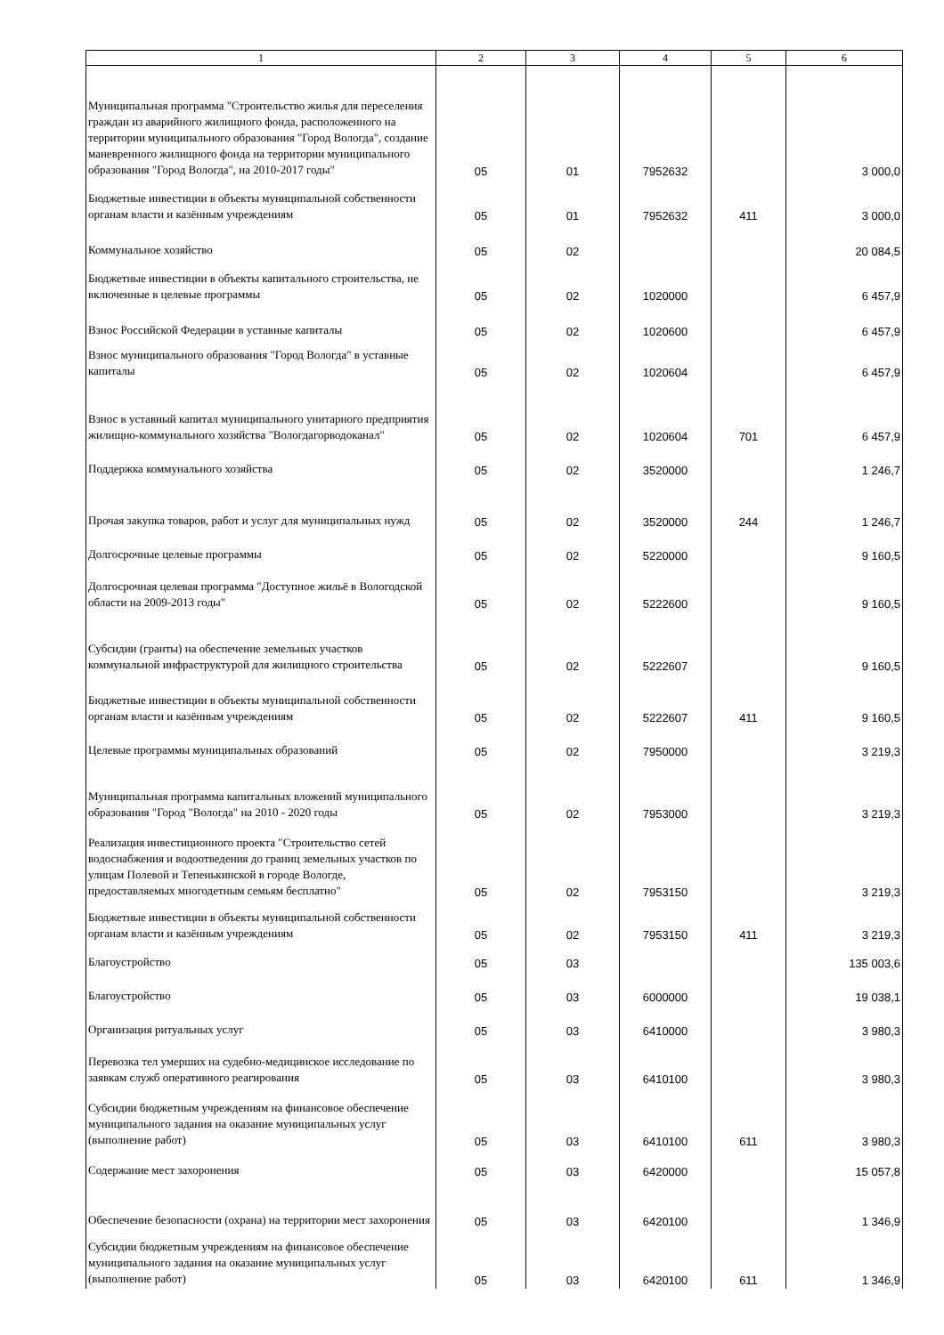| 1 | 2 | 3 | 4 | 5 | 6 |
| --- | --- | --- | --- | --- | --- |
| Муниципальная программа "Строительство жилья для переселения граждан из аварийного жилищного фонда, расположенного на территории муниципального образования "Город Вологда", создание маневренного жилищного фонда на территории муниципального образования "Город Вологда", на 2010-2017 годы" | 05 | 01 | 7952632 | | 3 000,0 |
| Бюджетные инвестиции в объекты муниципальной собственности органам власти и казённым учреждениям | 05 | 01 | 7952632 | 411 | 3 000,0 |
| Коммунальное хозяйство | 05 | 02 | | | 20 084,5 |
| Бюджетные инвестиции в объекты капитального строительства, не включенные в целевые программы | 05 | 02 | 1020000 | | 6 457,9 |
| Взнос Российской Федерации в уставные капиталы | 05 | 02 | 1020600 | | 6 457,9 |
| Взнос муниципального образования "Город Вологда" в уставные капиталы | 05 | 02 | 1020604 | | 6 457,9 |
| Взнос в уставный капитал муниципального унитарного предприятия жилищно-коммунального хозяйства "Вологдагорводоканал" | 05 | 02 | 1020604 | 701 | 6 457,9 |
| Поддержка коммунального хозяйства | 05 | 02 | 3520000 | | 1 246,7 |
| Прочая закупка товаров, работ и услуг для муниципальных нужд | 05 | 02 | 3520000 | 244 | 1 246,7 |
| Долгосрочные целевые программы | 05 | 02 | 5220000 | | 9 160,5 |
| Долгосрочная целевая программа "Доступное жильё в Вологодской области на 2009-2013 годы" | 05 | 02 | 5222600 | | 9 160,5 |
| Субсидии (гранты) на обеспечение земельных участков коммунальной инфраструктурой для жилищного строительства | 05 | 02 | 5222607 | | 9 160,5 |
| Бюджетные инвестиции в объекты муниципальной собственности органам власти и казённым учреждениям | 05 | 02 | 5222607 | 411 | 9 160,5 |
| Целевые программы муниципальных образований | 05 | 02 | 7950000 | | 3 219,3 |
| Муниципальная программа капитальных вложений муниципального образования "Город "Вологда" на 2010 - 2020 годы | 05 | 02 | 7953000 | | 3 219,3 |
| Реализация инвестиционного проекта "Строительство сетей водоснабжения и водоотведения до границ земельных участков по улицам Полевой и Тепенькинской в городе Вологде, предоставляемых многодетным семьям бесплатно" | 05 | 02 | 7953150 | | 3 219,3 |
| Бюджетные инвестиции в объекты муниципальной собственности органам власти и казённым учреждениям | 05 | 02 | 7953150 | 411 | 3 219,3 |
| Благоустройство | 05 | 03 | | | 135 003,6 |
| Благоустройство | 05 | 03 | 6000000 | | 19 038,1 |
| Организация ритуальных услуг | 05 | 03 | 6410000 | | 3 980,3 |
| Перевозка тел умерших на судебно-медицинское исследование по заявкам служб оперативного реагирования | 05 | 03 | 6410100 | | 3 980,3 |
| Субсидии бюджетным учреждениям на финансовое обеспечение муниципального задания на оказание муниципальных услуг (выполнение работ) | 05 | 03 | 6410100 | 611 | 3 980,3 |
| Содержание мест захоронения | 05 | 03 | 6420000 | | 15 057,8 |
| Обеспечение безопасности (охрана) на территории мест захоронения | 05 | 03 | 6420100 | | 1 346,9 |
| Субсидии бюджетным учреждениям на финансовое обеспечение муниципального задания на оказание муниципальных услуг (выполнение работ) | 05 | 03 | 6420100 | 611 | 1 346,9 |